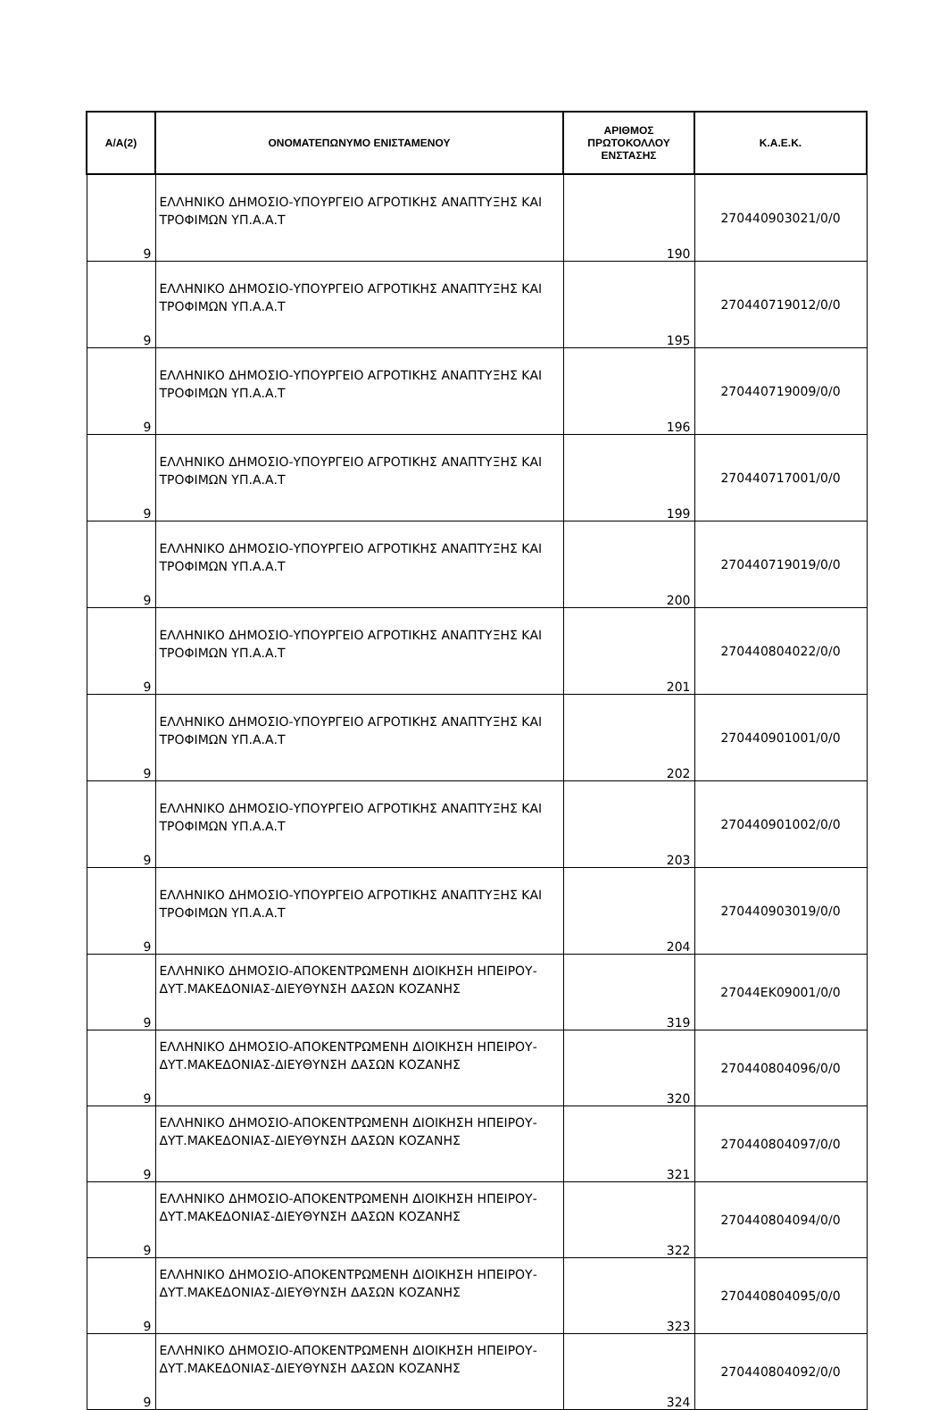| Α/Α(2) | ΟΝΟΜΑΤΕΠΩΝΥΜΟ ΕΝΙΣΤΑΜΕΝΟΥ | ΑΡΙΘΜΟΣ ΠΡΩΤΟΚΟΛΛΟΥ ΕΝΣΤΑΣΗΣ | Κ.Α.Ε.Κ. |
| --- | --- | --- | --- |
| 9 | ΕΛΛΗΝΙΚΟ ΔΗΜΟΣΙΟ-ΥΠΟΥΡΓΕΙΟ ΑΓΡΟΤΙΚΗΣ ΑΝΑΠΤΥΞΗΣ ΚΑΙ ΤΡΟΦΙΜΩΝ ΥΠ.Α.Α.Τ | 190 | 270440903021/0/0 |
| 9 | ΕΛΛΗΝΙΚΟ ΔΗΜΟΣΙΟ-ΥΠΟΥΡΓΕΙΟ ΑΓΡΟΤΙΚΗΣ ΑΝΑΠΤΥΞΗΣ ΚΑΙ ΤΡΟΦΙΜΩΝ ΥΠ.Α.Α.Τ | 195 | 270440719012/0/0 |
| 9 | ΕΛΛΗΝΙΚΟ ΔΗΜΟΣΙΟ-ΥΠΟΥΡΓΕΙΟ ΑΓΡΟΤΙΚΗΣ ΑΝΑΠΤΥΞΗΣ ΚΑΙ ΤΡΟΦΙΜΩΝ ΥΠ.Α.Α.Τ | 196 | 270440719009/0/0 |
| 9 | ΕΛΛΗΝΙΚΟ ΔΗΜΟΣΙΟ-ΥΠΟΥΡΓΕΙΟ ΑΓΡΟΤΙΚΗΣ ΑΝΑΠΤΥΞΗΣ ΚΑΙ ΤΡΟΦΙΜΩΝ ΥΠ.Α.Α.Τ | 199 | 270440717001/0/0 |
| 9 | ΕΛΛΗΝΙΚΟ ΔΗΜΟΣΙΟ-ΥΠΟΥΡΓΕΙΟ ΑΓΡΟΤΙΚΗΣ ΑΝΑΠΤΥΞΗΣ ΚΑΙ ΤΡΟΦΙΜΩΝ ΥΠ.Α.Α.Τ | 200 | 270440719019/0/0 |
| 9 | ΕΛΛΗΝΙΚΟ ΔΗΜΟΣΙΟ-ΥΠΟΥΡΓΕΙΟ ΑΓΡΟΤΙΚΗΣ ΑΝΑΠΤΥΞΗΣ ΚΑΙ ΤΡΟΦΙΜΩΝ ΥΠ.Α.Α.Τ | 201 | 270440804022/0/0 |
| 9 | ΕΛΛΗΝΙΚΟ ΔΗΜΟΣΙΟ-ΥΠΟΥΡΓΕΙΟ ΑΓΡΟΤΙΚΗΣ ΑΝΑΠΤΥΞΗΣ ΚΑΙ ΤΡΟΦΙΜΩΝ ΥΠ.Α.Α.Τ | 202 | 270440901001/0/0 |
| 9 | ΕΛΛΗΝΙΚΟ ΔΗΜΟΣΙΟ-ΥΠΟΥΡΓΕΙΟ ΑΓΡΟΤΙΚΗΣ ΑΝΑΠΤΥΞΗΣ ΚΑΙ ΤΡΟΦΙΜΩΝ ΥΠ.Α.Α.Τ | 203 | 270440901002/0/0 |
| 9 | ΕΛΛΗΝΙΚΟ ΔΗΜΟΣΙΟ-ΥΠΟΥΡΓΕΙΟ ΑΓΡΟΤΙΚΗΣ ΑΝΑΠΤΥΞΗΣ ΚΑΙ ΤΡΟΦΙΜΩΝ ΥΠ.Α.Α.Τ | 204 | 270440903019/0/0 |
| 9 | ΕΛΛΗΝΙΚΟ ΔΗΜΟΣΙΟ-ΑΠΟΚΕΝΤΡΩΜΕΝΗ ΔΙΟΙΚΗΣΗ ΗΠΕΙΡΟΥ-ΔΥΤ.ΜΑΚΕΔΟΝΙΑΣ-ΔΙΕΥΘΥΝΣΗ ΔΑΣΩΝ ΚΟΖΑΝΗΣ | 319 | 27044ΕΚ09001/0/0 |
| 9 | ΕΛΛΗΝΙΚΟ ΔΗΜΟΣΙΟ-ΑΠΟΚΕΝΤΡΩΜΕΝΗ ΔΙΟΙΚΗΣΗ ΗΠΕΙΡΟΥ-ΔΥΤ.ΜΑΚΕΔΟΝΙΑΣ-ΔΙΕΥΘΥΝΣΗ ΔΑΣΩΝ ΚΟΖΑΝΗΣ | 320 | 270440804096/0/0 |
| 9 | ΕΛΛΗΝΙΚΟ ΔΗΜΟΣΙΟ-ΑΠΟΚΕΝΤΡΩΜΕΝΗ ΔΙΟΙΚΗΣΗ ΗΠΕΙΡΟΥ-ΔΥΤ.ΜΑΚΕΔΟΝΙΑΣ-ΔΙΕΥΘΥΝΣΗ ΔΑΣΩΝ ΚΟΖΑΝΗΣ | 321 | 270440804097/0/0 |
| 9 | ΕΛΛΗΝΙΚΟ ΔΗΜΟΣΙΟ-ΑΠΟΚΕΝΤΡΩΜΕΝΗ ΔΙΟΙΚΗΣΗ ΗΠΕΙΡΟΥ-ΔΥΤ.ΜΑΚΕΔΟΝΙΑΣ-ΔΙΕΥΘΥΝΣΗ ΔΑΣΩΝ ΚΟΖΑΝΗΣ | 322 | 270440804094/0/0 |
| 9 | ΕΛΛΗΝΙΚΟ ΔΗΜΟΣΙΟ-ΑΠΟΚΕΝΤΡΩΜΕΝΗ ΔΙΟΙΚΗΣΗ ΗΠΕΙΡΟΥ-ΔΥΤ.ΜΑΚΕΔΟΝΙΑΣ-ΔΙΕΥΘΥΝΣΗ ΔΑΣΩΝ ΚΟΖΑΝΗΣ | 323 | 270440804095/0/0 |
| 9 | ΕΛΛΗΝΙΚΟ ΔΗΜΟΣΙΟ-ΑΠΟΚΕΝΤΡΩΜΕΝΗ ΔΙΟΙΚΗΣΗ ΗΠΕΙΡΟΥ-ΔΥΤ.ΜΑΚΕΔΟΝΙΑΣ-ΔΙΕΥΘΥΝΣΗ ΔΑΣΩΝ ΚΟΖΑΝΗΣ | 324 | 270440804092/0/0 |